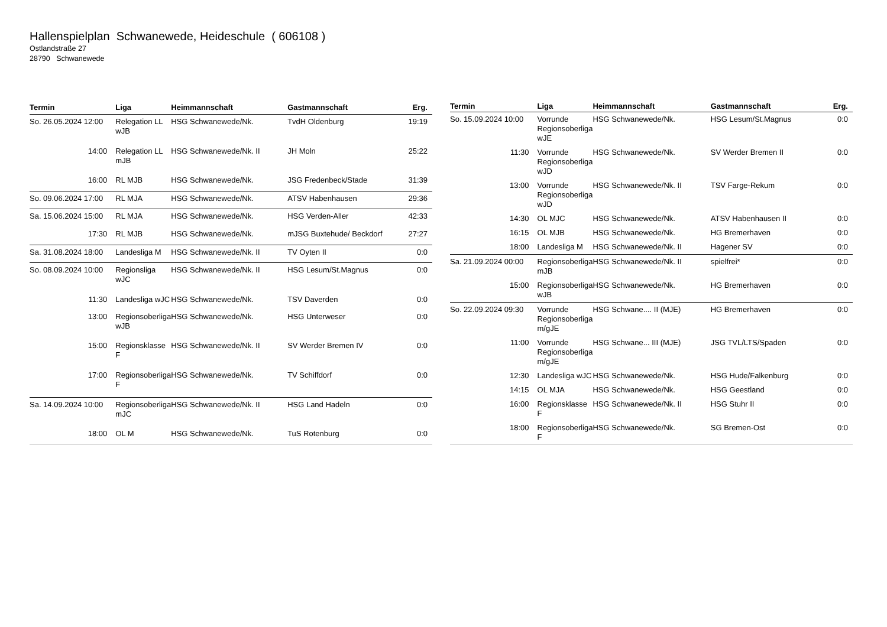Hallenspielplan Schwanewede, Heideschule ( 606108 )
Ostlandstraße 27
28790 Schwanewede
| Termin | Liga | Heimmannschaft | Gastmannschaft | Erg. |
| --- | --- | --- | --- | --- |
| So. 26.05.2024 12:00 | Relegation LL wJB | HSG Schwanewede/Nk. | TvdH Oldenburg | 19:19 |
| 14:00 | Relegation LL mJB | HSG Schwanewede/Nk. II | JH Moln | 25:22 |
| 16:00 | RL MJB | HSG Schwanewede/Nk. | JSG Fredenbeck/Stade | 31:39 |
| So. 09.06.2024 17:00 | RL MJA | HSG Schwanewede/Nk. | ATSV Habenhausen | 29:36 |
| Sa. 15.06.2024 15:00 | RL MJA | HSG Schwanewede/Nk. | HSG Verden-Aller | 42:33 |
| 17:30 | RL MJB | HSG Schwanewede/Nk. | mJSG Buxtehude/ Beckdorf | 27:27 |
| Sa. 31.08.2024 18:00 | Landesliga M | HSG Schwanewede/Nk. II | TV Oyten II | 0:0 |
| So. 08.09.2024 10:00 | Regionsliga wJC | HSG Schwanewede/Nk. II | HSG Lesum/St.Magnus | 0:0 |
| 11:30 | Landesliga wJC | HSG Schwanewede/Nk. | TSV Daverden | 0:0 |
| 13:00 | Regionsoberliga wJB | HSG Schwanewede/Nk. | HSG Unterweser | 0:0 |
| 15:00 | Regionsklasse F | HSG Schwanewede/Nk. II | SV Werder Bremen IV | 0:0 |
| 17:00 | Regionsoberliga F | HSG Schwanewede/Nk. | TV Schiffdorf | 0:0 |
| Sa. 14.09.2024 10:00 | Regionsoberliga mJC | HSG Schwanewede/Nk. II | HSG Land Hadeln | 0:0 |
| 18:00 | OL M | HSG Schwanewede/Nk. | TuS Rotenburg | 0:0 |
| Termin | Liga | Heimmannschaft | Gastmannschaft | Erg. |
| --- | --- | --- | --- | --- |
| So. 15.09.2024 10:00 | Vorrunde Regionsoberliga wJE | HSG Schwanewede/Nk. | HSG Lesum/St.Magnus | 0:0 |
| 11:30 | Vorrunde Regionsoberliga wJD | HSG Schwanewede/Nk. | SV Werder Bremen II | 0:0 |
| 13:00 | Vorrunde Regionsoberliga wJD | HSG Schwanewede/Nk. II | TSV Farge-Rekum | 0:0 |
| 14:30 | OL MJC | HSG Schwanewede/Nk. | ATSV Habenhausen II | 0:0 |
| 16:15 | OL MJB | HSG Schwanewede/Nk. | HG Bremerhaven | 0:0 |
| 18:00 | Landesliga M | HSG Schwanewede/Nk. II | Hagener SV | 0:0 |
| Sa. 21.09.2024 00:00 | Regionsoberliga mJB | HSG Schwanewede/Nk. II | spielfrei* | 0:0 |
| 15:00 | Regionsoberliga wJB | HSG Schwanewede/Nk. | HG Bremerhaven | 0:0 |
| So. 22.09.2024 09:30 | Vorrunde Regionsoberliga m/gJE | HSG Schwane.... II (MJE) | HG Bremerhaven | 0:0 |
| 11:00 | Vorrunde Regionsoberliga m/gJE | HSG Schwane... III (MJE) | JSG TVL/LTS/Spaden | 0:0 |
| 12:30 | Landesliga wJC | HSG Schwanewede/Nk. | HSG Hude/Falkenburg | 0:0 |
| 14:15 | OL MJA | HSG Schwanewede/Nk. | HSG Geestland | 0:0 |
| 16:00 | Regionsklasse F | HSG Schwanewede/Nk. II | HSG Stuhr II | 0:0 |
| 18:00 | Regionsoberliga F | HSG Schwanewede/Nk. | SG Bremen-Ost | 0:0 |